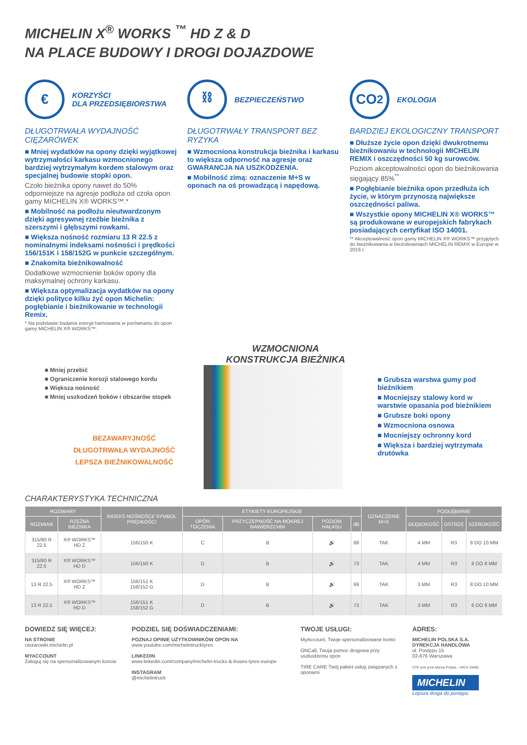MICHELIN X<sup>®</sup> WORKS <sup>™</sup> HD Z & D
NA PLACE BUDOWY I DROGI DOJAZDOWE
€
KORZYŚCI
DLA PRZEDSIĘBIORSTWA
DŁUGOTRWAŁA WYDAJNOŚĆ CIĘŻARÓWEK
■ Mniej wydatków na opony dzięki wyjątkowej wytrzymałości karkasu wzmocnionego bardziej wytrzymałym kordem stalowym oraz specjalnej budowie stopki opon.
Czoło bieżnika opony nawet do 50% odporniejsze na agresje podłoża od czoła opon gamy MICHELIN X® WORKS™.*
■ Mobilność na podłożu nieutwardzonym dzięki agresywnej rzeźbie bieżnika z szerszymi i głębszymi rowkami.
■ Większa nośność rozmiaru 13 R 22.5 z nominalnymi indeksami nośności i prędkości 156/151K i 158/152G w punkcie szczególnym.
■ Znakomita bieżnikowalność
Dodatkowe wzmocnienie boków opony dla maksymalnej ochrony karkasu.
■ Większa optymalizacja wydatków na opony dzięki polityce kilku żyć opon Michelin: pogłębianie i bieżnikowanie w technologii Remix.
* Na podstawie badania energii hamowania w porównaniu do opon gamy MICHELIN X® WORKS™.
⛓
BEZPIECZEŃSTWO
DŁUGOTRWAŁY TRANSPORT BEZ RYZYKA
■ Wzmocniona konstrukcja bieżnika i karkasu to większa odporność na agresje oraz GWARANCJA NA USZKODZENIA.
■ Mobilność zimą: oznaczenie M+S w oponach na oś prowadzącą i napędową.
CO<sub>2</sub>
EKOLOGIA
BARDZIEJ EKOLOGICZNY TRANSPORT
■ Dłuższe życie opon dzięki dwukrotnemu bieżnikowaniu w technologii MICHELIN REMIX i oszczędności 50 kg surowców.
Poziom akceptowalności opon do bieżnikowania sięgający 85%<sup>**</sup>
■ Pogłębianie bieżnika opon przedłuża ich życie, w którym przynoszą największe oszczędności paliwa.
■ Wszystkie opony MICHELIN X® WORKS™ są produkowane w europejskich fabrykach posiadających certyfikat ISO 14001.
** Akceptowalność opon gamy MICHELIN X® WORKS™ przyjętych do bieżnikowania w bieżnikowniach MICHELIN REMIX w Europie w 2016 r.
■ Mniej przebić
■ Ograniczenie korozji stalowego kordu
■ Większa nośność
■ Mniej uszkodzeń boków i obszarów stopek
BEZAWARYJNOŚĆ
DŁUGOTRWAŁA WYDAJNOŚĆ
LEPSZA BIEŻNIKOWALNOŚĆ
WZMOCNIONA
KONSTRUKCJA BIEŻNIKA
■ Grubsza warstwa gumy pod bieżnikiem
■ Mocniejszy stalowy kord w warstwie opasania pod bieżnikiem
■ Grubsze boki opony
■ Wzmocniona osnowa
■ Mocniejszy ochronny kord
■ Większa i bardziej wytrzymała drutówka
CHARAKTERYSTYKA TECHNICZNA
| ROZMIARY | | INDEKS NOŚNOŚCI/ SYMBOL PRĘDKOŚCI | ETYKIETY EUROPEJSKIE | | | | OZNACZENIE M+S | POGŁĘBIANIE | | |
| --- | --- | --- | --- | --- | --- | --- | --- | --- | --- | --- |
| ROZMIAR | RZEŹBA BIEŻNIKA | | OPÓR TOCZENIA | PRZYCZEPNOŚĆ NA MOKREJ NAWIERZCHNI | POZIOM HAŁASU | dB | | GŁĘBOKOŚĆ | OSTRZE | SZEROKOŚĆ |
| 315/80 R 22.5 | X® WORKS™ HD Z | 156/150 K | C | B | 🔊 | 68 | TAK | 4 MM | R3 | 8 DO 10 MM |
| 315/80 R 22.5 | X® WORKS™ HD D | 156/150 K | D | B | 🔊 | 73 | TAK | 4 MM | R3 | 6 DO 8 MM |
| 13 R 22.5 | X® WORKS™ HD Z | 156/151 K 158/152 G | D | B | 🔊 | 69 | TAK | 3 MM | R3 | 8 DO 10 MM |
| 13 R 22.5 | X® WORKS™ HD D | 156/151 K 158/152 G | D | B | 🔊 | 73 | TAK | 3 MM | R3 | 6 DO 8 MM |
DOWIEDZ SIĘ WIĘCEJ:
NA STRONIE
ciezarowki.michelin.pl
MYACCOUNT
Zaloguj się na spersonalizowanym koncie
PODZIEL SIĘ DOŚWIADCZENIAMI:
POZNAJ OPINIE UŻYTKOWNIKÓW OPON NA
www.youtube.com/michelintrucktyres
LINKEDIN
www.linkedin.com/company/michelin-trucks-&-buses-tyres-europe
INSTAGRAM
@michelintruck
TWOJE USŁUGI:
MyAccount, Twoje spersonalizowane konto
ONCall, Twoja pomoc drogowa przy uszkodzeniu opon
TIRE CARE Twój pakiet usług związanych z oponami
ADRES:
MICHELIN POLSKA S.A.
DYREKCJA HANDLOWA
ul. Postępu 15
02-676 Warszawa
DTP and print Altavia Polska – MCH 10466
MICHELIN
Lepsza droga do postępu